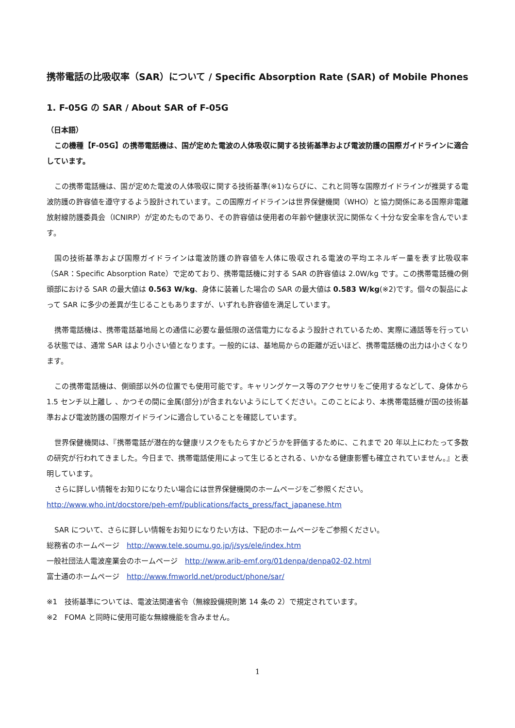携帯電話の比吸収率（SAR）について / Specific Absorption Rate (SAR) of Mobile Phones
1. F-05G の SAR / About SAR of F-05G
（日本語）
この機種【F-05G】の携帯電話機は、国が定めた電波の人体吸収に関する技術基準および電波防護の国際ガイドラインに適合しています。
この携帯電話機は、国が定めた電波の人体吸収に関する技術基準(※1)ならびに、これと同等な国際ガイドラインが推奨する電波防護の許容値を遵守するよう設計されています。この国際ガイドラインは世界保健機関（WHO）と協力関係にある国際非電離放射線防護委員会（ICNIRP）が定めたものであり、その許容値は使用者の年齢や健康状況に関係なく十分な安全率を含んでいます。
国の技術基準および国際ガイドラインは電波防護の許容値を人体に吸収される電波の平均エネルギー量を表す比吸収率（SAR：Specific Absorption Rate）で定めており、携帯電話機に対する SAR の許容値は 2.0W/kg です。この携帯電話機の側頭部における SAR の最大値は 0.563 W/kg、身体に装着した場合の SAR の最大値は 0.583 W/kg(※2)です。個々の製品によって SAR に多少の差異が生じることもありますが、いずれも許容値を満足しています。
携帯電話機は、携帯電話基地局との通信に必要な最低限の送信電力になるよう設計されているため、実際に通話等を行っている状態では、通常 SAR はより小さい値となります。一般的には、基地局からの距離が近いほど、携帯電話機の出力は小さくなります。
この携帯電話機は、側頭部以外の位置でも使用可能です。キャリングケース等のアクセサリをご使用するなどして、身体から 1.5 センチ以上離し 、かつその間に金属(部分)が含まれないようにしてください。このことにより、本携帯電話機が国の技術基準および電波防護の国際ガイドラインに適合していることを確認しています。
世界保健機関は、『携帯電話が潜在的な健康リスクをもたらすかどうかを評価するために、これまで 20 年以上にわたって多数の研究が行われてきました。今日まで、携帯電話使用によって生じるとされる、いかなる健康影響も確立されていません。』と表明しています。
さらに詳しい情報をお知りになりたい場合には世界保健機関のホームページをご参照ください。
http://www.who.int/docstore/peh-emf/publications/facts_press/fact_japanese.htm
SAR について、さらに詳しい情報をお知りになりたい方は、下記のホームページをご参照ください。
総務省のホームページ　http://www.tele.soumu.go.jp/j/sys/ele/index.htm
一般社団法人電波産業会のホームページ　http://www.arib-emf.org/01denpa/denpa02-02.html
富士通のホームページ　http://www.fmworld.net/product/phone/sar/
※1　技術基準については、電波法関連省令（無線設備規則第 14 条の 2）で規定されています。
※2　FOMA と同時に使用可能な無線機能を含みません。
1